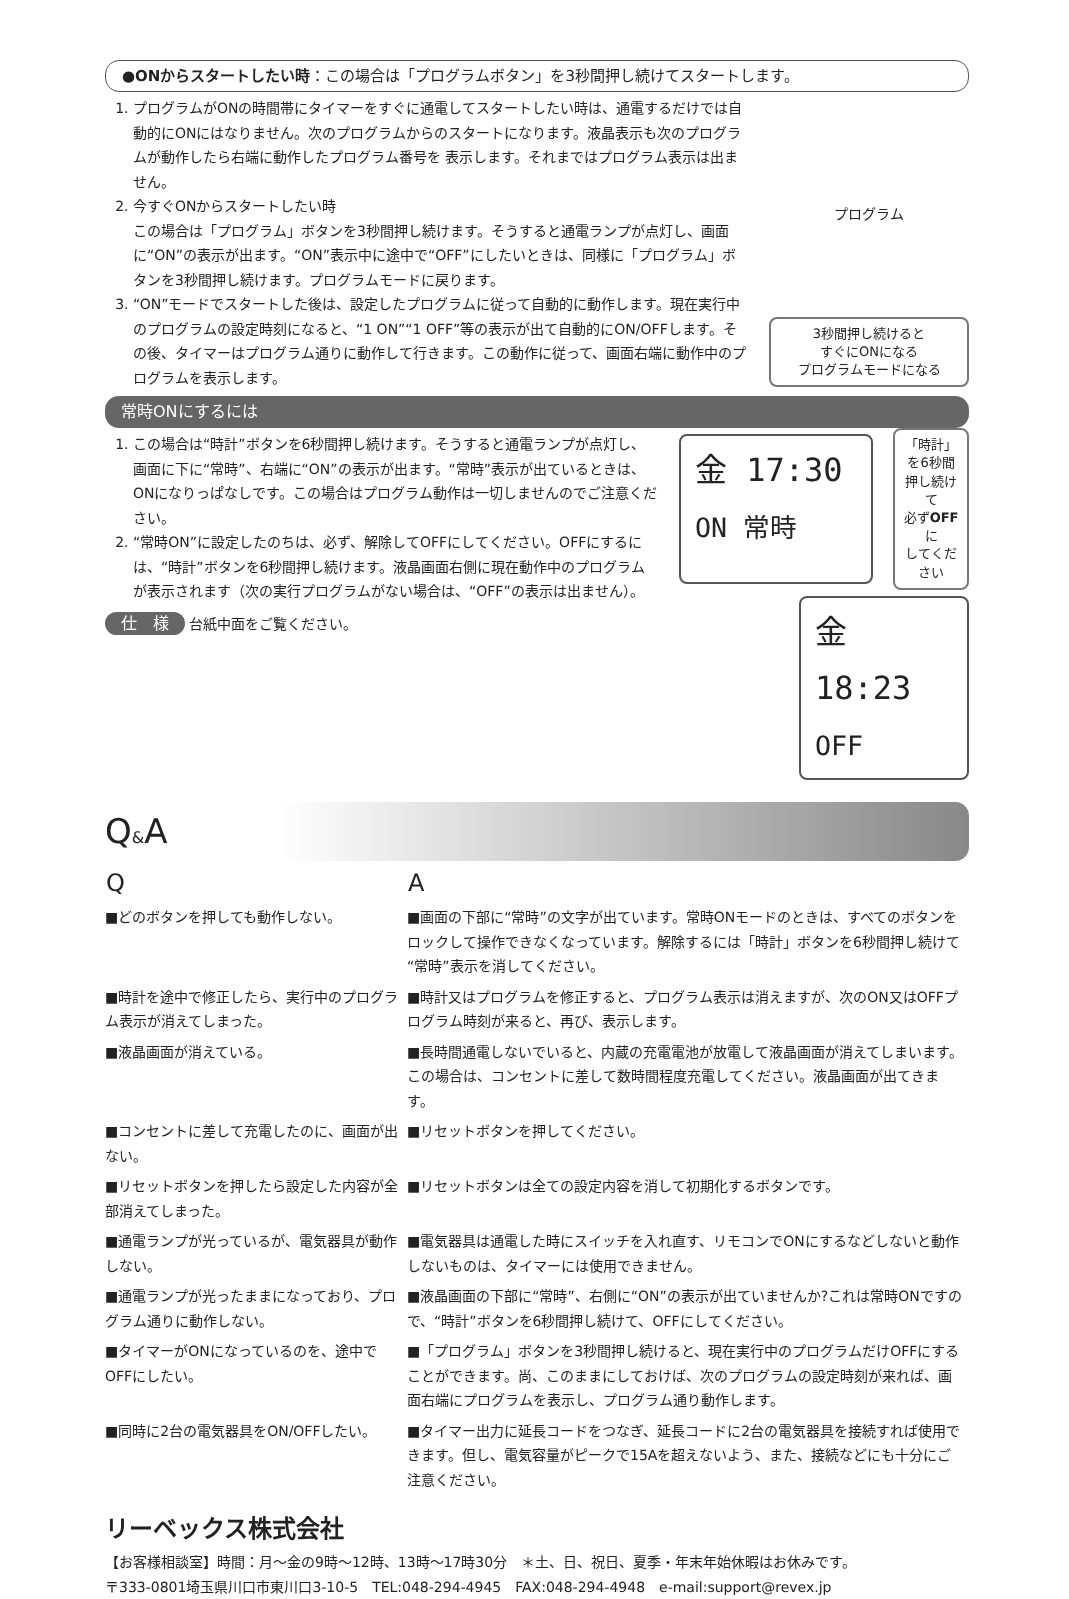●ONからスタートしたい時：この場合は「プログラムボタン」を3秒間押し続けてスタートします。
1. プログラムがONの時間帯にタイマーをすぐに通電してスタートしたい時は、通電するだけでは自動的にONにはなりません。次のプログラムからのスタートになります。液晶表示も次のプログラムが動作したら右端に動作したプログラム番号を 表示します。それまではプログラム表示は出ません。
2. 今すぐONからスタートしたい時
この場合は「プログラム」ボタンを3秒間押し続けます。そうすると通電ランプが点灯し、画面に“ON”の表示が出ます。“ON”表示中に途中で“OFF”にしたいときは、同様に「プログラム」ボタンを3秒間押し続けます。プログラムモードに戻ります。
3. “ON”モードでスタートした後は、設定したプログラムに従って自動的に動作します。現在実行中のプログラムの設定時刻になると、“1 ON”“1 OFF”等の表示が出て自動的にON/OFFします。その後、タイマーはプログラム通りに動作して行きます。この動作に従って、画面右端に動作中のプログラムを表示します。
プログラム
3秒間押し続けると
すぐにONになる
プログラムモードになる
常時ONにするには
1. この場合は“時計”ボタンを6秒間押し続けます。そうすると通電ランプが点灯し、画面に下に“常時”、右端に“ON”の表示が出ます。“常時”表示が出ているときは、ONになりっぱなしです。この場合はプログラム動作は一切しませんのでご注意ください。
2. “常時ON”に設定したのちは、必ず、解除してOFFにしてください。OFFにするには、“時計”ボタンを6秒間押し続けます。液晶画面右側に現在動作中のプログラムが表示されます（次の実行プログラムがない場合は、“OFF”の表示は出ません）。
仕　様 台紙中面をご覧ください。
金 17:30 ON 常時
「時計」を6秒間
押し続けて
必ずOFFに
してください
金 18:23 OFF
Q&A
| Q | A |
| --- | --- |
| ■どのボタンを押しても動作しない。 | ■画面の下部に“常時”の文字が出ています。常時ONモードのときは、すべてのボタンをロックして操作できなくなっています。解除するには「時計」ボタンを6秒間押し続けて“常時”表示を消してください。 |
| ■時計を途中で修正したら、実行中のプログラム表示が消えてしまった。 | ■時計又はプログラムを修正すると、プログラム表示は消えますが、次のON又はOFFプログラム時刻が来ると、再び、表示します。 |
| ■液晶画面が消えている。 | ■長時間通電しないでいると、内蔵の充電電池が放電して液晶画面が消えてしまいます。この場合は、コンセントに差して数時間程度充電してください。液晶画面が出てきます。 |
| ■コンセントに差して充電したのに、画面が出ない。 | ■リセットボタンを押してください。 |
| ■リセットボタンを押したら設定した内容が全部消えてしまった。 | ■リセットボタンは全ての設定内容を消して初期化するボタンです。 |
| ■通電ランプが光っているが、電気器具が動作しない。 | ■電気器具は通電した時にスイッチを入れ直す、リモコンでONにするなどしないと動作しないものは、タイマーには使用できません。 |
| ■通電ランプが光ったままになっており、プログラム通りに動作しない。 | ■液晶画面の下部に“常時”、右側に“ON”の表示が出ていませんか?これは常時ONですので、“時計”ボタンを6秒間押し続けて、OFFにしてください。 |
| ■タイマーがONになっているのを、途中でOFFにしたい。 | ■「プログラム」ボタンを3秒間押し続けると、現在実行中のプログラムだけOFFにすることができます。尚、このままにしておけば、次のプログラムの設定時刻が来れば、画面右端にプログラムを表示し、プログラム通り動作します。 |
| ■同時に2台の電気器具をON/OFFしたい。 | ■タイマー出力に延長コードをつなぎ、延長コードに2台の電気器具を接続すれば使用できます。但し、電気容量がピークで15Aを超えないよう、また、接続などにも十分にご注意ください。 |
リーベックス株式会社
【お客様相談室】時間：月～金の9時～12時、13時～17時30分　＊土、日、祝日、夏季・年末年始休暇はお休みです。
〒333-0801埼玉県川口市東川口3-10-5　TEL:048-294-4945　FAX:048-294-4948　e-mail:support@revex.jp